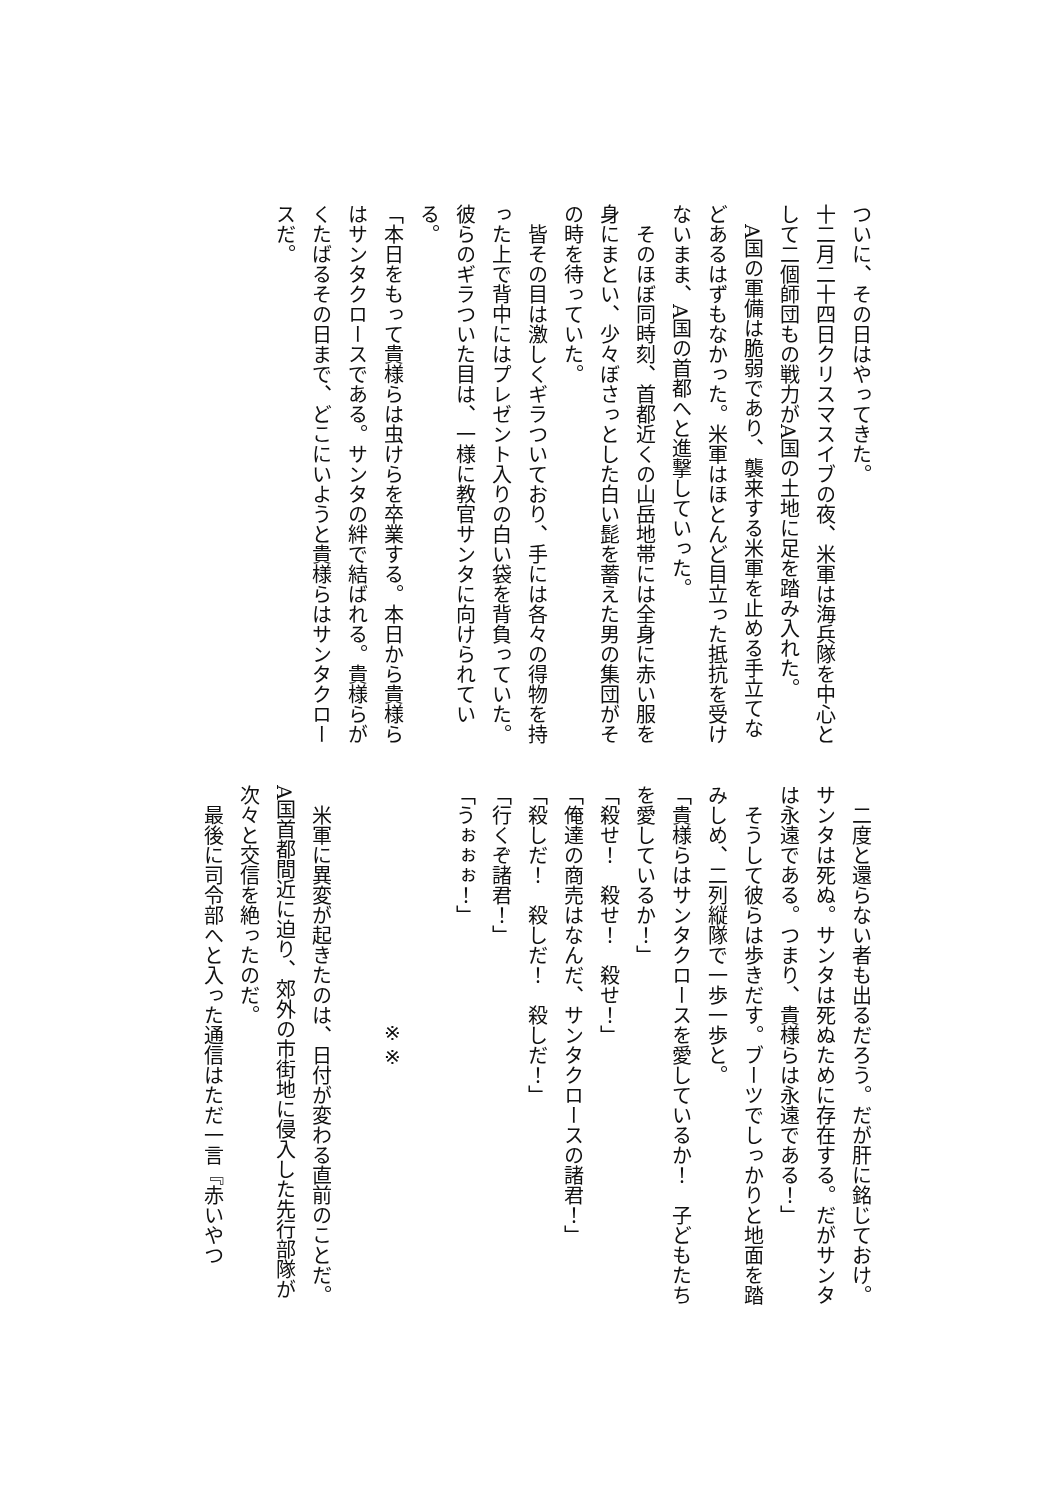ついに、その日はやってきた。
十二月二十四日クリスマスイブの夜、米軍は海兵隊を中心として二個師団もの戦力がA国の土地に足を踏み入れた。
　A国の軍備は脆弱であり、襲来する米軍を止める手立てなどあるはずもなかった。米軍はほとんど目立った抵抗を受けないまま、A国の首都へと進撃していった。
　そのほぼ同時刻、首都近くの山岳地帯には全身に赤い服を身にまとい、少々ぼさっとした白い髭を蓄えた男の集団がその時を待っていた。
　皆その目は激しくギラついており、手には各々の得物を持った上で背中にはプレゼント入りの白い袋を背負っていた。彼らのギラついた目は、一様に教官サンタに向けられている。
「本日をもって貴様らは虫けらを卒業する。本日から貴様らはサンタクロースである。サンタの絆で結ばれる。貴様らがくたばるその日まで、どこにいようと貴様らはサンタクロースだ。
　二度と還らない者も出るだろう。だが肝に銘じておけ。サンタは死ぬ。サンタは死ぬために存在する。だがサンタは永遠である。つまり、貴様らは永遠である！」
　そうして彼らは歩きだす。ブーツでしっかりと地面を踏みしめ、二列縦隊で一歩一歩と。
「貴様らはサンタクロースを愛しているか！　子どもたちを愛しているか！」
「殺せ！　殺せ！　殺せ！」
「俺達の商売はなんだ、サンタクロースの諸君！」
「殺しだ！　殺しだ！　殺しだ！」
「行くぞ諸君！」
「うぉぉぉ！」
※※
　米軍に異変が起きたのは、日付が変わる直前のことだ。A国首都間近に迫り、郊外の市街地に侵入した先行部隊が次々と交信を絶ったのだ。
　最後に司令部へと入った通信はただ一言『赤いやつ